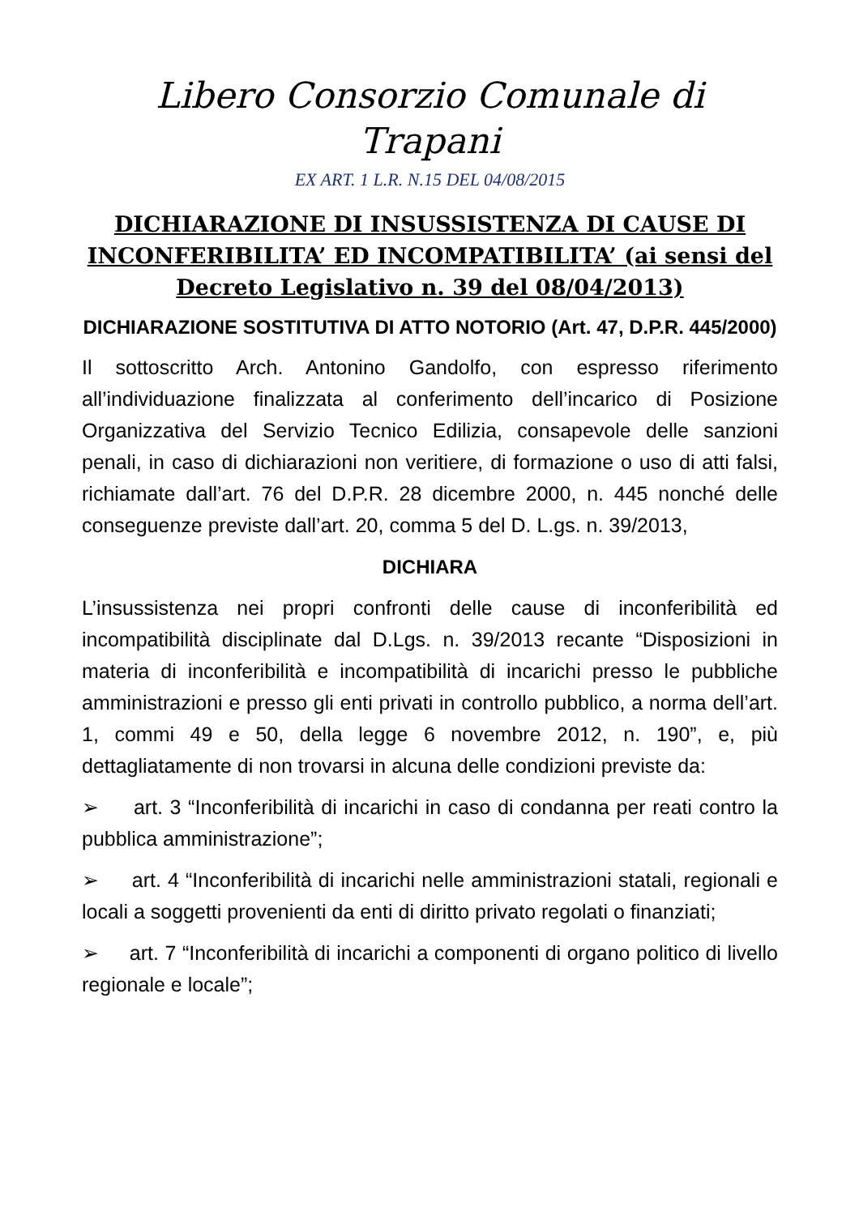Libero Consorzio Comunale di Trapani
EX ART. 1 L.R. N.15 DEL 04/08/2015
DICHIARAZIONE DI INSUSSISTENZA DI CAUSE DI INCONFERIBILITA’ ED INCOMPATIBILITA’ (ai sensi del Decreto Legislativo n. 39 del 08/04/2013)
DICHIARAZIONE SOSTITUTIVA DI ATTO NOTORIO (Art. 47, D.P.R. 445/2000)
Il sottoscritto Arch. Antonino Gandolfo, con espresso riferimento all’individuazione finalizzata al conferimento dell’incarico di Posizione Organizzativa del Servizio Tecnico Edilizia, consapevole delle sanzioni penali, in caso di dichiarazioni non veritiere, di formazione o uso di atti falsi, richiamate dall’art. 76 del D.P.R. 28 dicembre 2000, n. 445 nonché delle conseguenze previste dall’art. 20, comma 5 del D. L.gs. n. 39/2013,
DICHIARA
L’insussistenza nei propri confronti delle cause di inconferibilità ed incompatibilità disciplinate dal D.Lgs. n. 39/2013 recante “Disposizioni in materia di inconferibilità e incompatibilità di incarichi presso le pubbliche amministrazioni e presso gli enti privati in controllo pubblico, a norma dell’art. 1, commi 49 e 50, della legge 6 novembre 2012, n. 190”, e, più dettagliatamente di non trovarsi in alcuna delle condizioni previste da:
➢ art. 3 “Inconferibilità di incarichi in caso di condanna per reati contro la pubblica amministrazione”;
➢ art. 4 “Inconferibilità di incarichi nelle amministrazioni statali, regionali e locali a soggetti provenienti da enti di diritto privato regolati o finanziati;
➢ art. 7 “Inconferibilità di incarichi a componenti di organo politico di livello regionale e locale”;